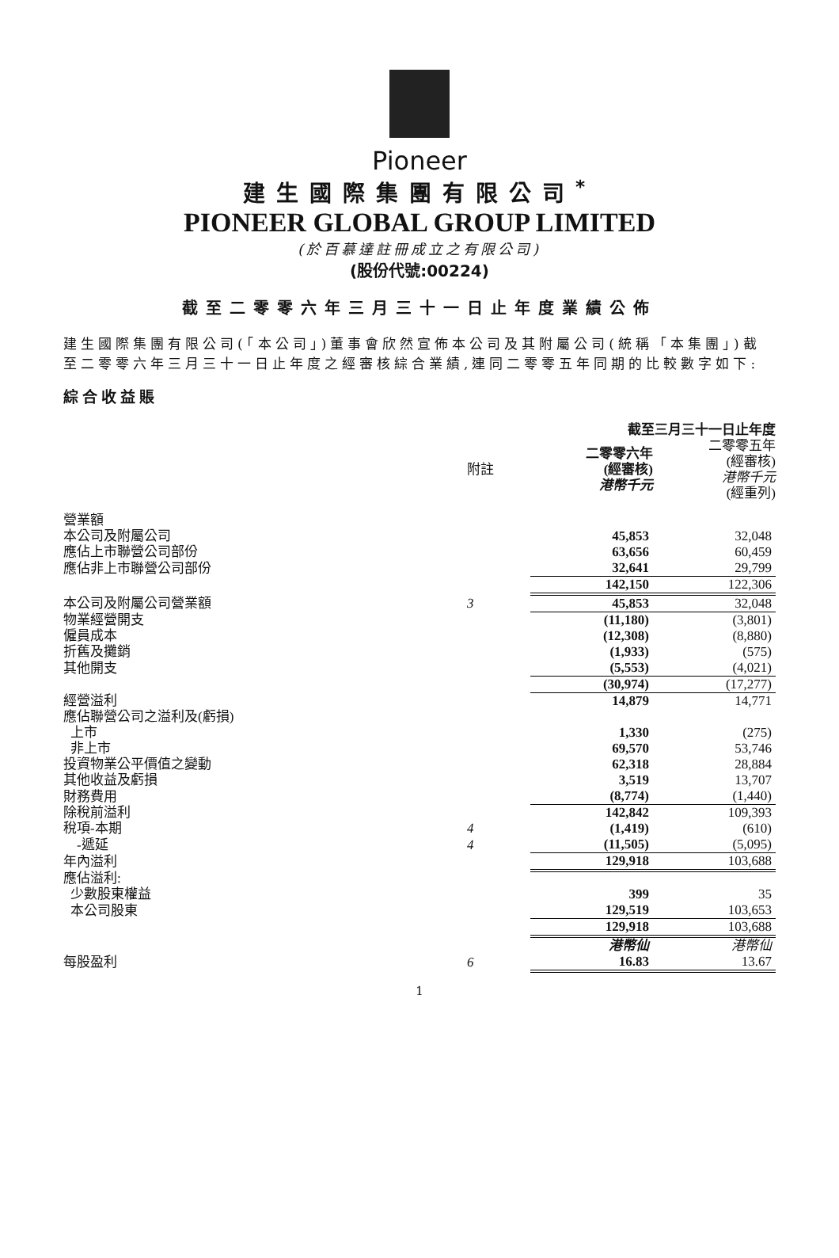Pioneer
建生國際集團有限公司<sup>*</sup>
PIONEER GLOBAL GROUP LIMITED
(於百慕達註冊成立之有限公司)
(股份代號:00224)
截至二零零六年三月三十一日止年度業績公佈
建生國際集團有限公司(「本公司」)董事會欣然宣佈本公司及其附屬公司(統稱「本集團」)截至二零零六年三月三十一日止年度之經審核綜合業績,連同二零零五年同期的比較數字如下:
綜合收益賬
| | | 截至三月三十一日止年度 | |
| --- | --- | --- | --- |
| | 附註 | 二零零六年 (經審核) 港幣千元 | 二零零五年 (經審核) 港幣千元 (經重列) |
| 營業額 | | | |
| 本公司及附屬公司 | | 45,853 | 32,048 |
| 應佔上市聯營公司部份 | | 63,656 | 60,459 |
| 應佔非上市聯營公司部份 | | 32,641 | 29,799 |
| | | 142,150 | 122,306 |
| 本公司及附屬公司營業額 | 3 | 45,853 | 32,048 |
| 物業經營開支 | | (11,180) | (3,801) |
| 僱員成本 | | (12,308) | (8,880) |
| 折舊及攤銷 | | (1,933) | (575) |
| 其他開支 | | (5,553) | (4,021) |
| | | (30,974) | (17,277) |
| 經營溢利 | | 14,879 | 14,771 |
| 應佔聯營公司之溢利及(虧損) | | | |
| 上市 | | 1,330 | (275) |
| 非上市 | | 69,570 | 53,746 |
| 投資物業公平價值之變動 | | 62,318 | 28,884 |
| 其他收益及虧損 | | 3,519 | 13,707 |
| 財務費用 | | (8,774) | (1,440) |
| 除稅前溢利 | | 142,842 | 109,393 |
| 稅項-本期 | 4 | (1,419) | (610) |
| -遞延 | 4 | (11,505) | (5,095) |
| 年內溢利 | | 129,918 | 103,688 |
| 應佔溢利: | | | |
| 少數股東權益 | | 399 | 35 |
| 本公司股東 | | 129,519 | 103,653 |
| | | 129,918 | 103,688 |
| | | 港幣仙 | 港幣仙 |
| 每股盈利 | 6 | 16.83 | 13.67 |
1